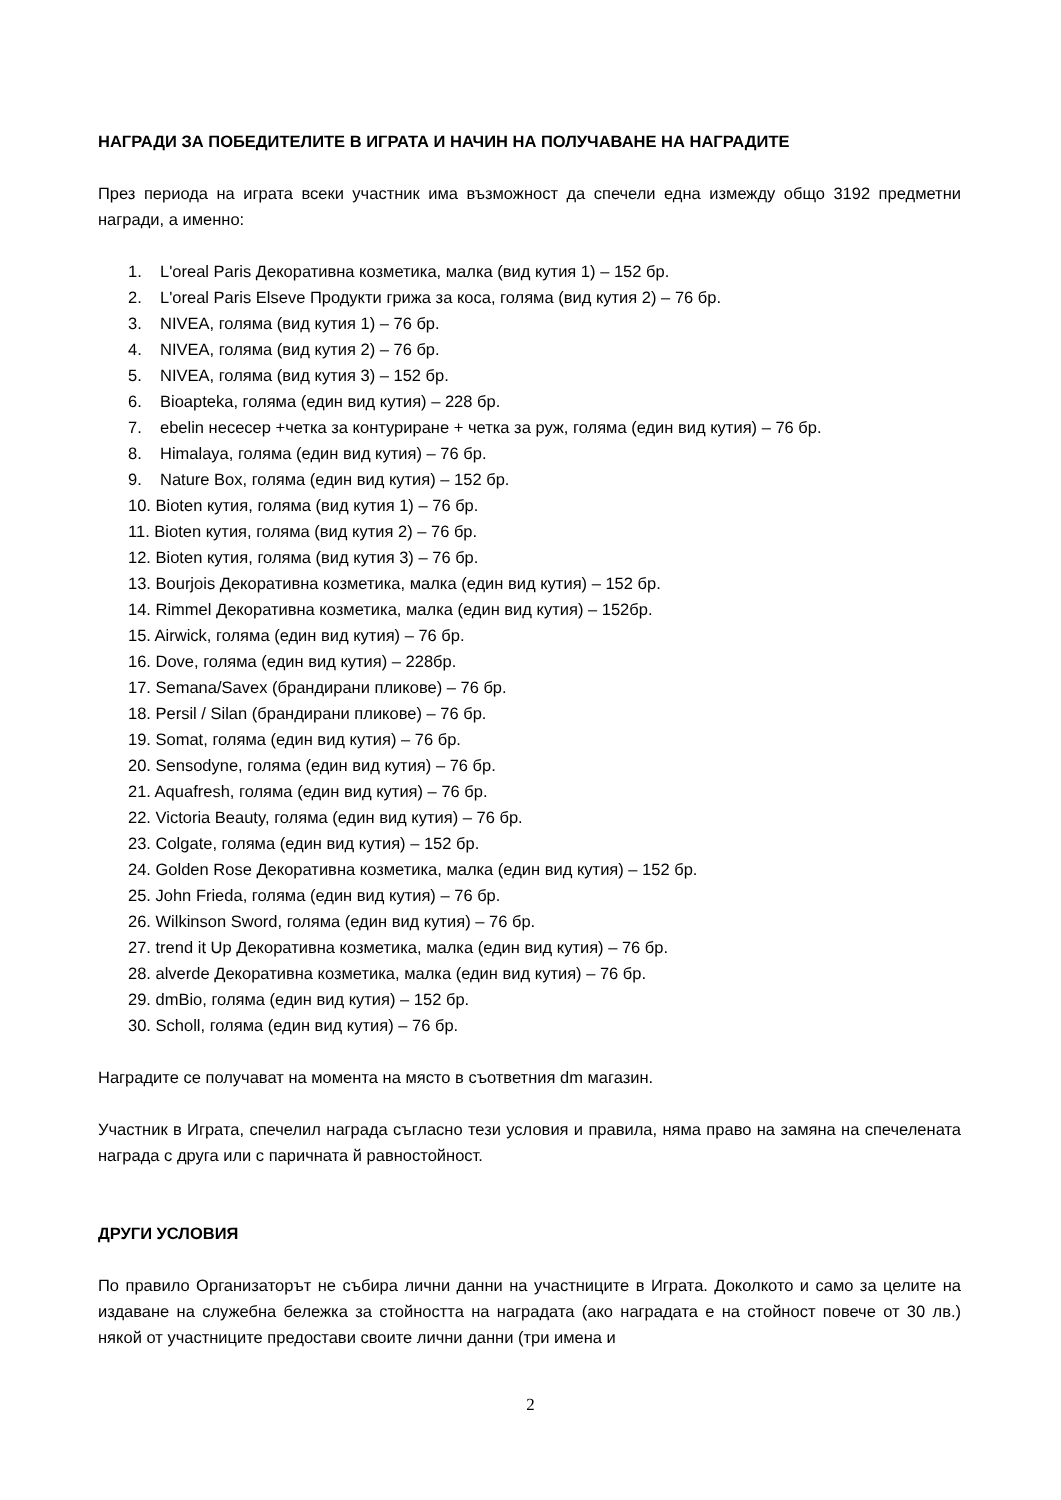НАГРАДИ ЗА ПОБЕДИТЕЛИТЕ В ИГРАТА И НАЧИН НА ПОЛУЧАВАНЕ НА НАГРАДИТЕ
През периода на играта всеки участник има възможност да спечели една измежду общо 3192 предметни награди, а именно:
1. L'oreal Paris Декоративна козметика, малка (вид кутия 1) – 152 бр.
2. L'oreal Paris Elseve Продукти грижа за коса, голяма (вид кутия 2) – 76 бр.
3. NIVEA, голяма (вид кутия 1) – 76 бр.
4. NIVEA, голяма (вид кутия 2) – 76 бр.
5. NIVEA, голяма (вид кутия 3) – 152 бр.
6. Bioapteka, голяма (един вид кутия) – 228 бр.
7. ebelin несесер +четка за контуриране + четка за руж, голяма (един вид кутия) – 76 бр.
8. Himalaya, голяма (един вид кутия) – 76 бр.
9. Nature Box, голяма (един вид кутия) – 152 бр.
10. Bioten кутия, голяма (вид кутия 1) – 76 бр.
11. Bioten кутия, голяма (вид кутия 2) – 76 бр.
12. Bioten кутия, голяма (вид кутия 3) – 76 бр.
13. Bourjois Декоративна козметика, малка (един вид кутия) – 152 бр.
14. Rimmel Декоративна козметика, малка (един вид кутия) – 152бр.
15. Airwick, голяма (един вид кутия) – 76 бр.
16. Dove, голяма (един вид кутия) – 228бр.
17. Semana/Savex (брандирани пликове) – 76 бр.
18. Persil / Silan (брандирани пликове) – 76 бр.
19. Somat, голяма (един вид кутия) – 76 бр.
20. Sensodyne, голяма (един вид кутия) – 76 бр.
21. Aquafresh, голяма (един вид кутия) – 76 бр.
22. Victoria Beauty, голяма (един вид кутия) – 76 бр.
23. Colgate, голяма (един вид кутия) – 152 бр.
24. Golden Rose Декоративна козметика, малка (един вид кутия) – 152 бр.
25. John Frieda, голяма (един вид кутия) – 76 бр.
26. Wilkinson Sword, голяма (един вид кутия) – 76 бр.
27. trend it Up Декоративна козметика, малка (един вид кутия) – 76 бр.
28. alverde Декоративна козметика, малка (един вид кутия) – 76 бр.
29. dmBio, голяма (един вид кутия) – 152 бр.
30. Scholl, голяма (един вид кутия) – 76 бр.
Наградите се получават на момента на място в съответния dm магазин.
Участник в Играта, спечелил награда съгласно тези условия и правила, няма право на замяна на спечелената награда с друга или с паричната й равностойност.
ДРУГИ УСЛОВИЯ
По правило Организаторът не събира лични данни на участниците в Играта. Доколкото и само за целите на издаване на служебна бележка за стойността на наградата (ако наградата е на стойност повече от 30 лв.) някой от участниците предостави своите лични данни (три имена и
2